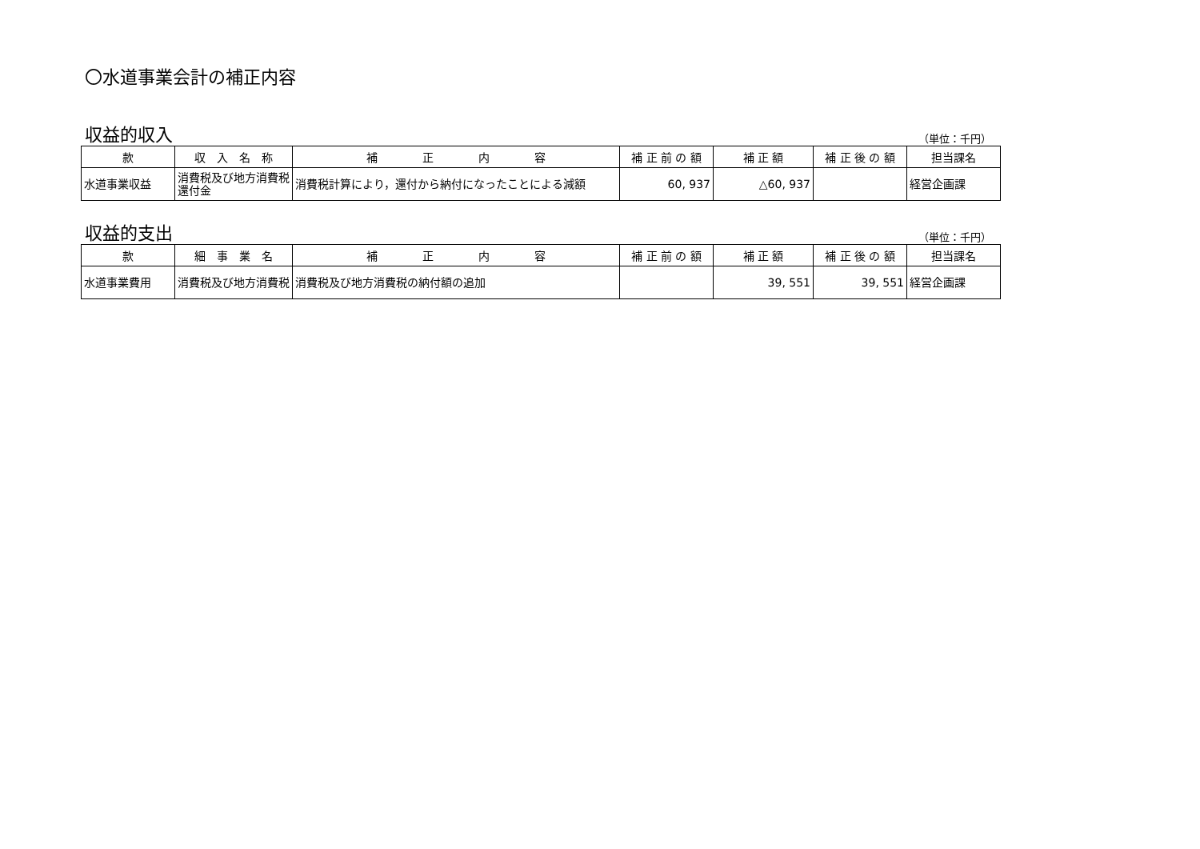〇水道事業会計の補正内容
収益的収入
（単位：千円）
| 款 | 収 入 名 称 | 補 正 内 容 | 補 正 前 の 額 | 補 正 額 | 補 正 後 の 額 | 担当課名 |
| --- | --- | --- | --- | --- | --- | --- |
| 水道事業収益 | 消費税及び地方消費税還付金 | 消費税計算により，還付から納付になったことによる減額 | 60, 937 | △60, 937 | | 経営企画課 |
収益的支出
（単位：千円）
| 款 | 細 事 業 名 | 補 正 内 容 | 補 正 前 の 額 | 補 正 額 | 補 正 後 の 額 | 担当課名 |
| --- | --- | --- | --- | --- | --- | --- |
| 水道事業費用 | 消費税及び地方消費税 | 消費税及び地方消費税の納付額の追加 | | 39, 551 | 39, 551 | 経営企画課 |